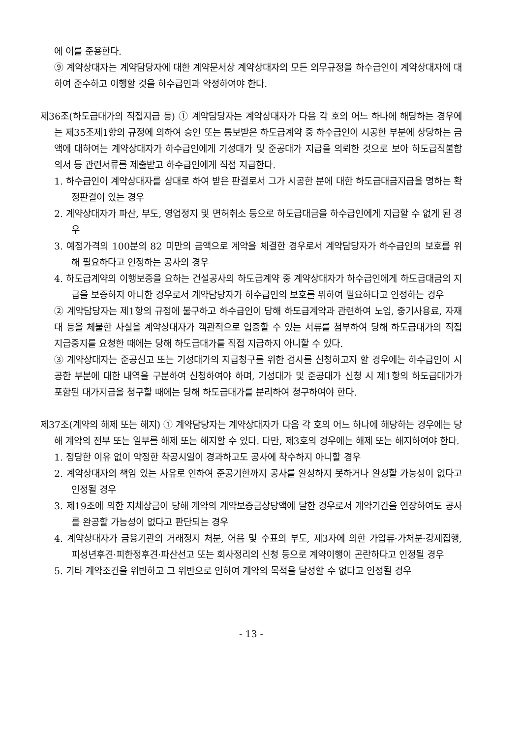에 이를 준용한다.
⑨ 계약상대자는 계약담당자에 대한 계약문서상 계약상대자의 모든 의무규정을 하수급인이 계약상대자에 대하여 준수하고 이행할 것을 하수급인과 약정하여야 한다.
제36조(하도급대가의 직접지급 등) ① 계약담당자는 계약상대자가 다음 각 호의 어느 하나에 해당하는 경우에는 제35조제1항의 규정에 의하여 승인 또는 통보받은 하도급계약 중 하수급인이 시공한 부분에 상당하는 금액에 대하여는 계약상대자가 하수급인에게 기성대가 및 준공대가 지급을 의뢰한 것으로 보아 하도급직불합의서 등 관련서류를 제출받고 하수급인에게 직접 지급한다.
1. 하수급인이 계약상대자를 상대로 하여 받은 판결로서 그가 시공한 분에 대한 하도급대금지급을 명하는 확정판결이 있는 경우
2. 계약상대자가 파산, 부도, 영업정지 및 면허취소 등으로 하도급대금을 하수급인에게 지급할 수 없게 된 경우
3. 예정가격의 100분의 82 미만의 금액으로 계약을 체결한 경우로서 계약담당자가 하수급인의 보호를 위해 필요하다고 인정하는 공사의 경우
4. 하도급계약의 이행보증을 요하는 건설공사의 하도급계약 중 계약상대자가 하수급인에게 하도급대금의 지급을 보증하지 아니한 경우로서 계약담당자가 하수급인의 보호를 위하여 필요하다고 인정하는 경우
② 계약담당자는 제1항의 규정에 불구하고 하수급인이 당해 하도급계약과 관련하여 노임, 중기사용료, 자재대 등을 체불한 사실을 계약상대자가 객관적으로 입증할 수 있는 서류를 첨부하여 당해 하도급대가의 직접 지급중지를 요청한 때에는 당해 하도급대가를 직접 지급하지 아니할 수 있다.
③ 계약상대자는 준공신고 또는 기성대가의 지급청구를 위한 검사를 신청하고자 할 경우에는 하수급인이 시공한 부분에 대한 내역을 구분하여 신청하여야 하며, 기성대가 및 준공대가 신청 시 제1항의 하도급대가가 포함된 대가지급을 청구할 때에는 당해 하도급대가를 분리하여 청구하여야 한다.
제37조(계약의 해제 또는 해지) ① 계약담당자는 계약상대자가 다음 각 호의 어느 하나에 해당하는 경우에는 당해 계약의 전부 또는 일부를 해제 또는 해지할 수 있다. 다만, 제3호의 경우에는 해제 또는 해지하여야 한다.
1. 정당한 이유 없이 약정한 착공시일이 경과하고도 공사에 착수하지 아니할 경우
2. 계약상대자의 책임 있는 사유로 인하여 준공기한까지 공사를 완성하지 못하거나 완성할 가능성이 없다고 인정될 경우
3. 제19조에 의한 지체상금이 당해 계약의 계약보증금상당액에 달한 경우로서 계약기간을 연장하여도 공사를 완공할 가능성이 없다고 판단되는 경우
4. 계약상대자가 금융기관의 거래정지 처분, 어음 및 수표의 부도, 제3자에 의한 가압류·가처분·강제집행, 피성년후견·피한정후견·파산선고 또는 회사정리의 신청 등으로 계약이행이 곤란하다고 인정될 경우
5. 기타 계약조건을 위반하고 그 위반으로 인하여 계약의 목적을 달성할 수 없다고 인정될 경우
- 13 -